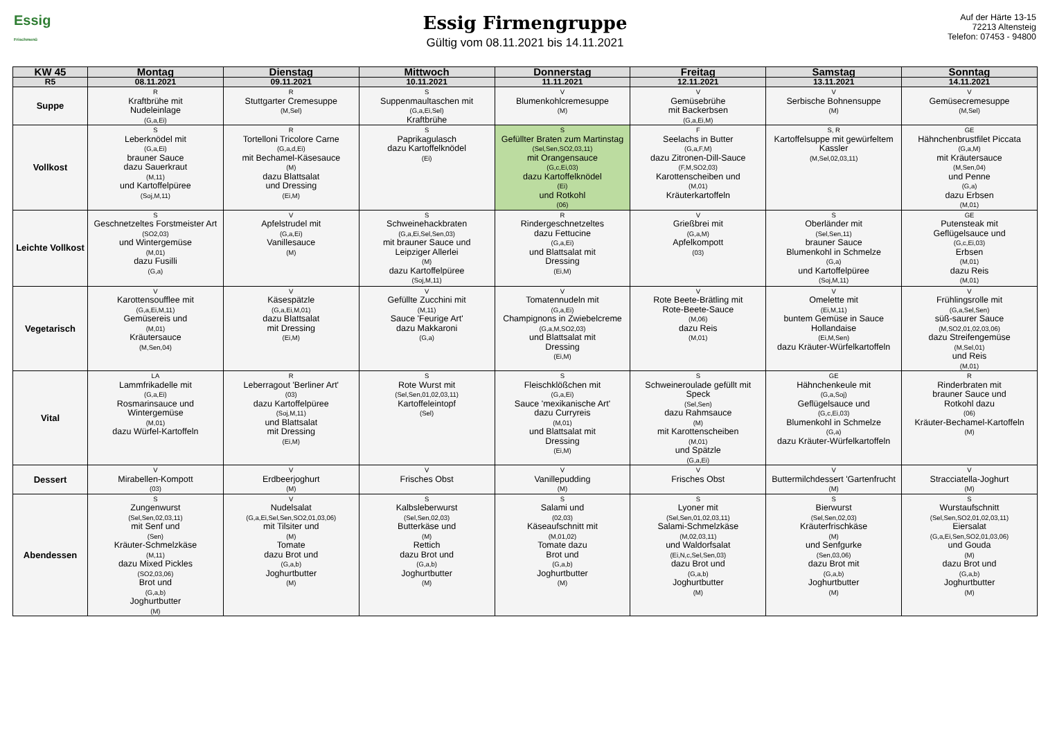Essig
Frischmenü
Essig Firmengruppe
Gültig vom 08.11.2021 bis 14.11.2021
Auf der Härte 13-15
72213 Altensteig
Telefon: 07453 - 94800
| KW 45 | Montag | Dienstag | Mittwoch | Donnerstag | Freitag | Samstag | Sonntag |
| --- | --- | --- | --- | --- | --- | --- | --- |
| R5 | 08.11.2021 | 09.11.2021 | 10.11.2021 | 11.11.2021 | 12.11.2021 | 13.11.2021 | 14.11.2021 |
| Suppe | R Kraftbrühe mit Nudeleinlage (G,a,Ei) | R Stuttgarter Cremesuppe (M,Sel) | S Suppenmaultaschen mit (G,a,Ei,Sel) Kraftbrühe | V Blumenkohlcremesuppe (M) | V Gemüsebrühe mit Backerbsen (G,a,Ei,M) | V Serbische Bohnensuppe (M) | V Gemüsecremesuppe (M,Sel) |
| Vollkost | S Leberknödel mit (G,a,Ei) brauner Sauce dazu Sauerkraut (M,11) und Kartoffelpüree (Soj,M,11) | R Tortelloni Tricolore Carne (G,a,d,Ei) mit Bechamel-Käsesauce (M) dazu Blattsalat und Dressing (Ei,M) | S Paprikagulasch dazu Kartoffelknödel (Ei) | S Gefüllter Braten zum Martinstag (Sel,Sen,SO2,03,11) mit Orangensauce (G,c,Ei,03) dazu Kartoffelknödel (Ei) und Rotkohl (06) | F Seelachs in Butter (G,a,F,M) dazu Zitronen-Dill-Sauce (F,M,SO2,03) Karottenscheiben und (M,01) Kräuterkartoffeln | S, R Kartoffelsuppe mit gewürfeltem Kassler (M,Sel,02,03,11) | GE Hähnchenbrustfilet Piccata (G,a,M) mit Kräutersauce (M,Sen,04) und Penne (G,a) dazu Erbsen (M,01) |
| Leichte Vollkost | S Geschnetzeltes Forstmeister Art (SO2,03) und Wintergemüse (M,01) dazu Fusilli (G,a) | V Apfelstrudel mit (G,a,Ei) Vanillesauce (M) | S Schweinehackbraten (G,a,Ei,Sel,Sen,03) mit brauner Sauce und Leipziger Allerlei (M) dazu Kartoffelpüree (Soj,M,11) | R Rindergeschnetzeltes dazu Fettucine (G,a,Ei) und Blattsalat mit Dressing (Ei,M) | V Grießbrei mit (G,a,M) Apfelkompott (03) | S Oberländer mit (Sel,Sen,11) brauner Sauce Blumenkohl in Schmelze (G,a) und Kartoffelpüree (Soj,M,11) | GE Putensteak mit Geflügelsauce und (G,c,Ei,03) Erbsen (M,01) dazu Reis (M,01) |
| Vegetarisch | V Karottensoufflee mit (G,a,Ei,M,11) Gemüsereis und (M,01) Kräutersauce (M,Sen,04) | V Käsespätzle (G,a,Ei,M,01) dazu Blattsalat mit Dressing (Ei,M) | V Gefüllte Zucchini mit (M,11) Sauce 'Feurige Art' dazu Makkaroni (G,a) | V Tomatennudeln mit (G,a,Ei) Champignons in Zwiebelcreme (G,a,M,SO2,03) und Blattsalat mit Dressing (Ei,M) | V Rote Beete-Brätling mit Rote-Beete-Sauce (M,06) dazu Reis (M,01) | V Omelette mit (Ei,M,11) buntem Gemüse in Sauce Hollandaise (Ei,M,Sen) dazu Kräuter-Würfelkartoffeln | V Frühlingsrolle mit (G,a,Sel,Sen) süß-saurer Sauce (M,SO2,01,02,03,06) dazu Streifengemüse (M,Sel,01) und Reis (M,01) |
| Vital | LA Lammfrikadelle mit (G,a,Ei) Rosmarinsauce und Wintergemüse (M,01) dazu Würfel-Kartoffeln | R Leberragout 'Berliner Art' (03) dazu Kartoffelpüree (Soj,M,11) und Blattsalat mit Dressing (Ei,M) | S Rote Wurst mit (Sel,Sen,01,02,03,11) Kartoffeleintopf (Sel) | S Fleischklößchen mit (G,a,Ei) Sauce 'mexikanische Art' dazu Curryreis (M,01) und Blattsalat mit Dressing (Ei,M) | S Schweineroulade gefüllt mit Speck (Sel,Sen) dazu Rahmsauce (M) mit Karottenscheiben (M,01) und Spätzle (G,a,Ei) | GE Hähnchenkeule mit (G,a,Soj) Geflügelsauce und (G,c,Ei,03) Blumenkohl in Schmelze (G,a) dazu Kräuter-Würfelkartoffeln | R Rinderbraten mit brauner Sauce und Rotkohl dazu (06) Kräuter-Bechamel-Kartoffeln (M) |
| Dessert | V Mirabellen-Kompott (03) | V Erdbeerjoghurt (M) | V Frisches Obst | V Vanillepudding (M) | V Frisches Obst | V Buttermilchdessert 'Gartenfrucht (M) | V Stracciatella-Joghurt (M) |
| Abendessen | S Zungenwurst (Sel,Sen,02,03,11) mit Senf und (Sen) Kräuter-Schmelzkäse (M,11) dazu Mixed Pickles (SO2,03,06) Brot und (G,a,b) Joghurtbutter (M) | V Nudelsalat (G,a,Ei,Sel,Sen,SO2,01,03,06) mit Tilsiter und (M) Tomate dazu Brot und (G,a,b) Joghurtbutter (M) | S Kalbsleberwurst (Sel,Sen,02,03) Butterkäse und (M) Rettich dazu Brot und (G,a,b) Joghurtbutter (M) | S Salami und (02,03) Käseaufschnitt mit (M,01,02) Tomate dazu Brot und (G,a,b) Joghurtbutter (M) | S Lyoner mit (Sel,Sen,01,02,03,11) Salami-Schmelzkäse (M,02,03,11) und Waldorfsalat (Ei,N,c,Sel,Sen,03) dazu Brot und (G,a,b) Joghurtbutter (M) | S Bierwurst (Sel,Sen,02,03) Kräuterfrischkäse (M) und Senfgurke (Sen,03,06) dazu Brot mit (G,a,b) Joghurtbutter (M) | S Wurstaufschnitt (Sel,Sen,SO2,01,02,03,11) Eiersalat (G,a,Ei,Sen,SO2,01,03,06) und Gouda (M) dazu Brot und (G,a,b) Joghurtbutter (M) |